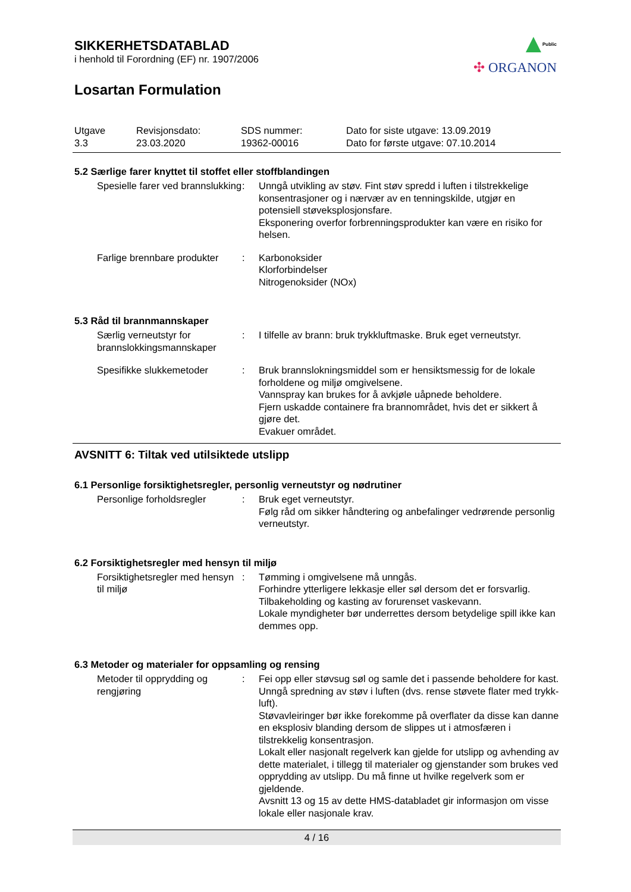Public
✣ ORGANON
SIKKERHETSDATABLAD
i henhold til Forordning (EF) nr. 1907/2006
Losartan Formulation
| Utgave 3.3 | Revisjonsdato: 23.03.2020 | SDS nummer: 19362-00016 | Dato for siste utgave: 13.09.2019 Dato for første utgave: 07.10.2014 |
5.2 Særlige farer knyttet til stoffet eller stoffblandingen
| Spesielle farer ved brannslukking | : | Unngå utvikling av støv. Fint støv spredd i luften i tilstrekkelige konsentrasjoner og i nærvær av en tenningskilde, utgjør en potensiell støveksplosjonsfare. Eksponering overfor forbrenningsprodukter kan være en risiko for helsen. |
| Farlige brennbare produkter | : | Karbonoksider Klorforbindelser Nitrogenoksider (NOx) |
5.3 Råd til brannmannskaper
| Særlig verneutstyr for brannslokkingsmannskaper | : | I tilfelle av brann: bruk trykkluftmaske. Bruk eget verneutstyr. |
| Spesifikke slukkemetoder | : | Bruk brannslokningsmiddel som er hensiktsmessig for de lokale forholdene og miljø omgivelsene. Vannspray kan brukes for å avkjøle uåpnede beholdere. Fjern uskadde containere fra brannområdet, hvis det er sikkert å gjøre det. Evakuer området. |
AVSNITT 6: Tiltak ved utilsiktede utslipp
6.1 Personlige forsiktighetsregler, personlig verneutstyr og nødrutiner
| Personlige forholdsregler | : | Bruk eget verneutstyr. Følg råd om sikker håndtering og anbefalinger vedrørende personlig verneutstyr. |
6.2 Forsiktighetsregler med hensyn til miljø
| Forsiktighetsregler med hensyn til miljø | : | Tømming i omgivelsene må unngås. Forhindre ytterligere lekkasje eller søl dersom det er forsvarlig. Tilbakeholding og kasting av forurenset vaskevann. Lokale myndigheter bør underrettes dersom betydelige spill ikke kan demmes opp. |
6.3 Metoder og materialer for oppsamling og rensing
| Metoder til opprydding og rengjøring | : | Fei opp eller støvsug søl og samle det i passende beholdere for kast. Unngå spredning av støv i luften (dvs. rense støvete flater med trykk-luft). Støvavleiringer bør ikke forekomme på overflater da disse kan danne en eksplosiv blanding dersom de slippes ut i atmosfæren i tilstrekkelig konsentrasjon. Lokalt eller nasjonalt regelverk kan gjelde for utslipp og avhending av dette materialet, i tillegg til materialer og gjenstander som brukes ved opprydding av utslipp. Du må finne ut hvilke regelverk som er gjeldende. Avsnitt 13 og 15 av dette HMS-databladet gir informasjon om visse lokale eller nasjonale krav. |
4 / 16